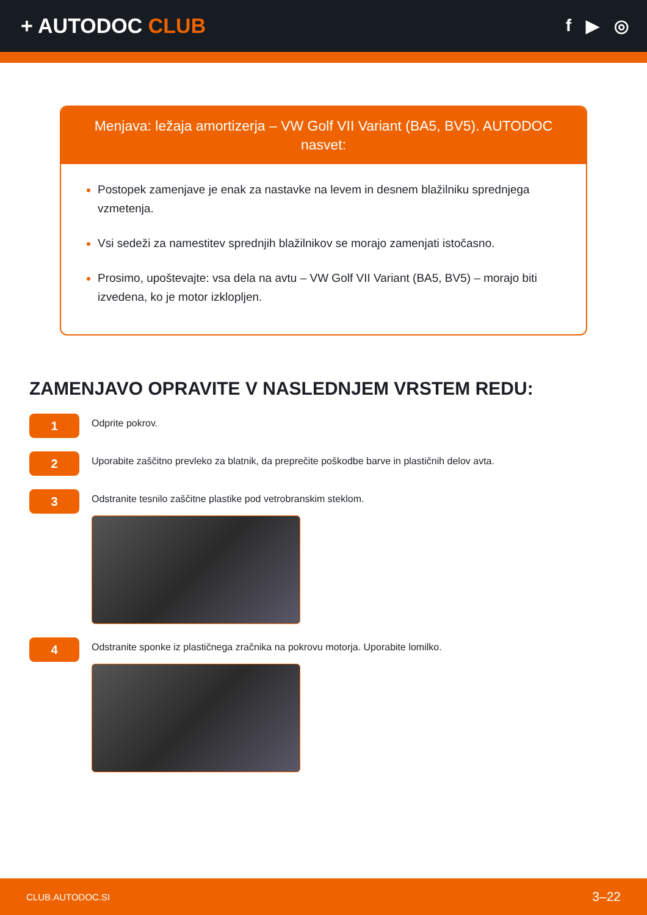+ AUTODOC CLUB
f ▶ ◎
Menjava: ležaja amortizerja – VW Golf VII Variant (BA5, BV5). AUTODOC nasvet:
Postopek zamenjave je enak za nastavke na levem in desnem blažilniku sprednjega vzmetenja.
Vsi sedeži za namestitev sprednjih blažilnikov se morajo zamenjati istočasno.
Prosimo, upoštevajte: vsa dela na avtu – VW Golf VII Variant (BA5, BV5) – morajo biti izvedena, ko je motor izklopljen.
ZAMENJAVO OPRAVITE V NASLEDNJEM VRSTEM REDU:
1
Odprite pokrov.
2
Uporabite zaščitno prevleko za blatnik, da preprečite poškodbe barve in plastičnih delov avta.
3
Odstranite tesnilo zaščitne plastike pod vetrobranskim steklom.
4
Odstranite sponke iz plastičnega zračnika na pokrovu motorja. Uporabite lomilko.
CLUB.AUTODOC.SI 3–22